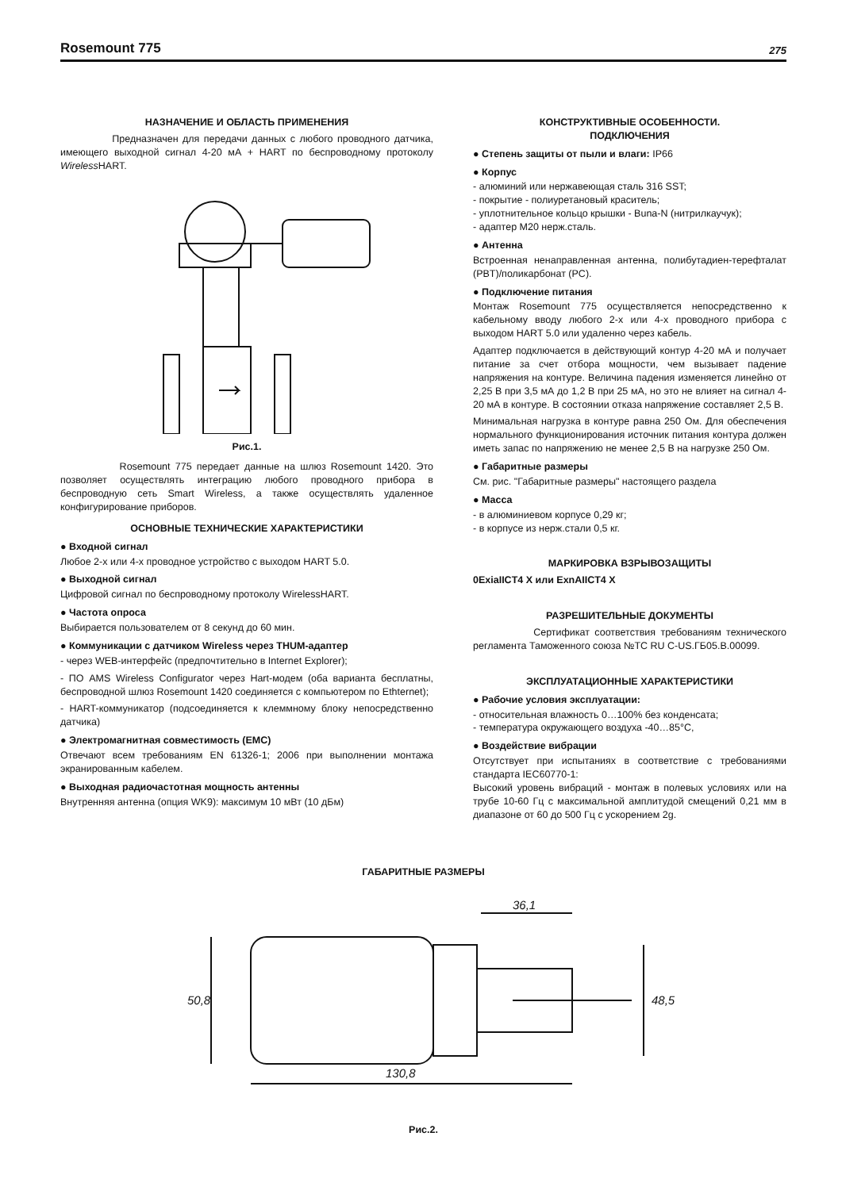Rosemount 775 275
НАЗНАЧЕНИЕ И ОБЛАСТЬ ПРИМЕНЕНИЯ
Предназначен для передачи данных с любого проводного датчика, имеющего выходной сигнал 4-20 мА + HART по беспроводному протоколу Wireless HART.
Рис.1.
Rosemount 775 передает данные на шлюз Rosemount 1420. Это позволяет осуществлять интеграцию любого проводного прибора в беспроводную сеть Smart Wireless, а также осуществлять удаленное конфигурирование приборов.
ОСНОВНЫЕ ТЕХНИЧЕСКИЕ ХАРАКТЕРИСТИКИ
● Входной сигнал
Любое 2-х или 4-х проводное устройство с выходом HART 5.0.
● Выходной сигнал
Цифровой сигнал по беспроводному протоколу WirelessHART.
● Частота опроса
Выбирается пользователем от 8 секунд до 60 мин.
● Коммуникации с датчиком Wireless через THUM-адаптер
- через WEB-интерфейс (предпочтительно в Internet Explorer);
- ПО AMS Wireless Configurator через Hart-модем (оба варианта бесплатны, беспроводной шлюз Rosemount 1420 соединяется с компьютером по Ethternet);
- HART-коммуникатор (подсоединяется к клеммному блоку непосредственно датчика)
● Электромагнитная совместимость (EMC)
Отвечают всем требованиям EN 61326-1; 2006 при выполнении монтажа экранированным кабелем.
● Выходная радиочастотная мощность антенны
Внутренняя антенна (опция WK9): максимум 10 мВт (10 дБм)
КОНСТРУКТИВНЫЕ ОСОБЕННОСТИ.
ПОДКЛЮЧЕНИЯ
● Степень защиты от пыли и влаги: IP66
● Корпус
- алюминий или нержавеющая сталь 316 SST;
- покрытие - полиуретановый краситель;
- уплотнительное кольцо крышки - Buna-N (нитрилкаучук);
- адаптер М20 нерж.сталь.
● Антенна
Встроенная ненаправленная антенна, полибутадиен-терефталат (PBT)/поликарбонат (PC).
● Подключение питания
Монтаж Rosemount 775 осуществляется непосредственно к кабельному вводу любого 2-х или 4-х проводного прибора с выходом HART 5.0 или удаленно через кабель.
Адаптер подключается в действующий контур 4-20 мА и получает питание за счет отбора мощности, чем вызывает падение напряжения на контуре. Величина падения изменяется линейно от 2,25 В при 3,5 мА до 1,2 В при 25 мА, но это не влияет на сигнал 4-20 мА в контуре. В состоянии отказа напряжение составляет 2,5 В.
Минимальная нагрузка в контуре равна 250 Ом. Для обеспечения нормального функционирования источник питания контура должен иметь запас по напряжению не менее 2,5 В на нагрузке 250 Ом.
● Габаритные размеры
См. рис. "Габаритные размеры" настоящего раздела
● Масса
- в алюминиевом корпусе 0,29 кг;
- в корпусе из нерж.стали 0,5 кг.
МАРКИРОВКА ВЗРЫВОЗАЩИТЫ
0ExiaIICT4 X или ExnAIICT4 X
РАЗРЕШИТЕЛЬНЫЕ ДОКУМЕНТЫ
Сертификат соответствия требованиям технического регламента Таможенного союза №ТС RU C-US.ГБ05.В.00099.
ЭКСПЛУАТАЦИОННЫЕ ХАРАКТЕРИСТИКИ
● Рабочие условия эксплуатации:
- относительная влажность 0…100% без конденсата;
- температура окружающего воздуха -40…85°С,
● Воздействие вибрации
Отсутствует при испытаниях в соответствие с требованиями стандарта IEC60770-1:
Высокий уровень вибраций - монтаж в полевых условиях или на трубе 10-60 Гц с максимальной амплитудой смещений 0,21 мм в диапазоне от 60 до 500 Гц с ускорением 2g.
ГАБАРИТНЫЕ РАЗМЕРЫ
36,1
50,8 48,5
130,8
Рис.2.